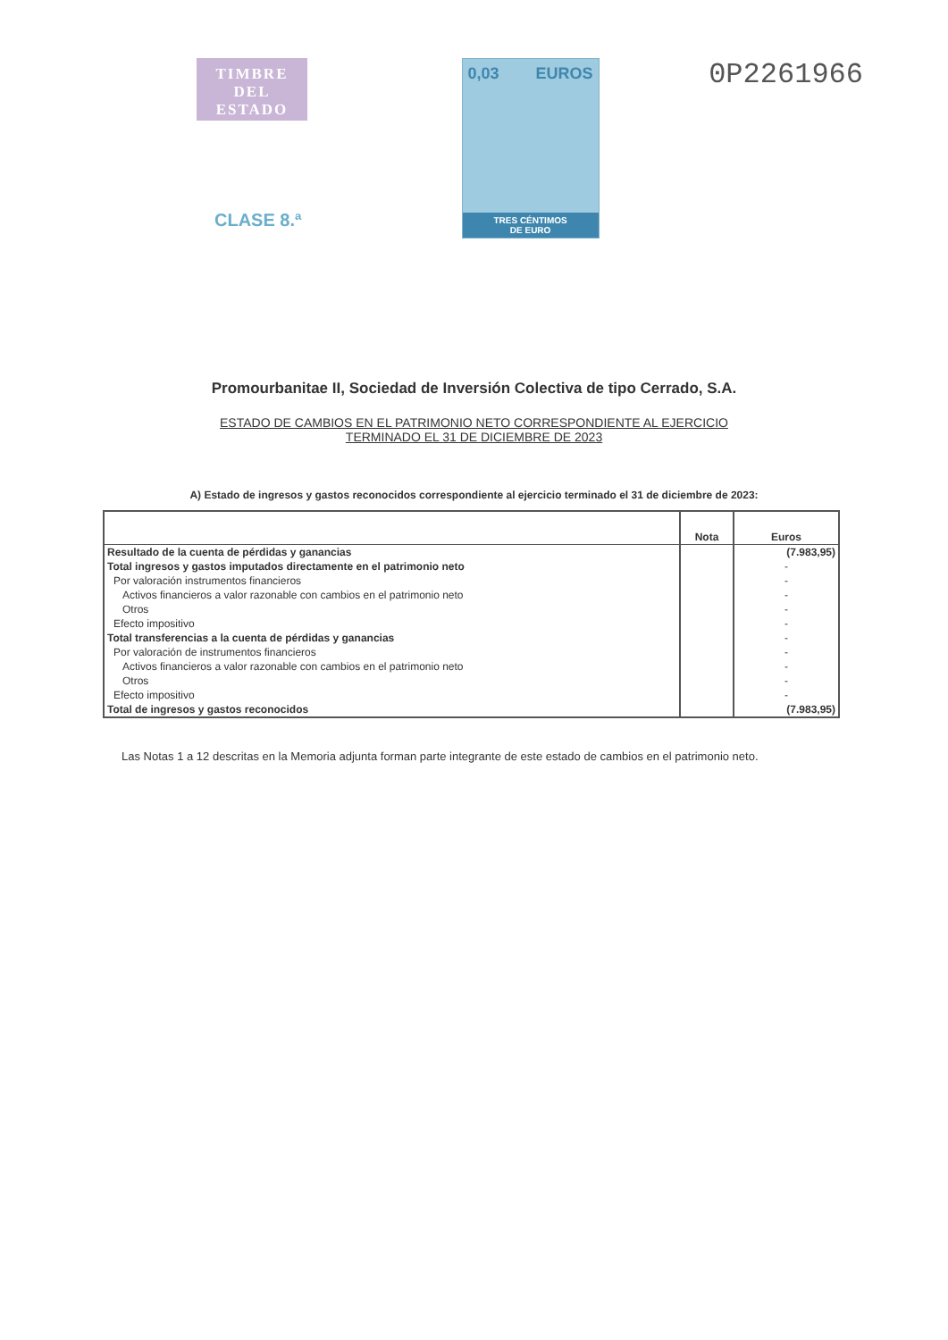TIMBRE
DEL ESTADO
CLASE 8.ª
0,03 EUROS
TRES CÉNTIMOS
DE EURO
0P2261966
Promourbanitae II, Sociedad de Inversión Colectiva de tipo Cerrado, S.A.
ESTADO DE CAMBIOS EN EL PATRIMONIO NETO CORRESPONDIENTE AL EJERCICIO
TERMINADO EL 31 DE DICIEMBRE DE 2023
A) Estado de ingresos y gastos reconocidos correspondiente al ejercicio terminado el 31 de diciembre de 2023:
| | Nota | Euros |
| --- | --- | --- |
| Resultado de la cuenta de pérdidas y ganancias | | (7.983,95) |
| Total ingresos y gastos imputados directamente en el patrimonio neto | | - |
| Por valoración instrumentos financieros | | - |
| Activos financieros a valor razonable con cambios en el patrimonio neto | | - |
| Otros | | - |
| Efecto impositivo | | - |
| Total transferencias a la cuenta de pérdidas y ganancias | | - |
| Por valoración de instrumentos financieros | | - |
| Activos financieros a valor razonable con cambios en el patrimonio neto | | - |
| Otros | | - |
| Efecto impositivo | | - |
| Total de ingresos y gastos reconocidos | | (7.983,95) |
Las Notas 1 a 12 descritas en la Memoria adjunta forman parte integrante de este estado de cambios en el patrimonio neto.